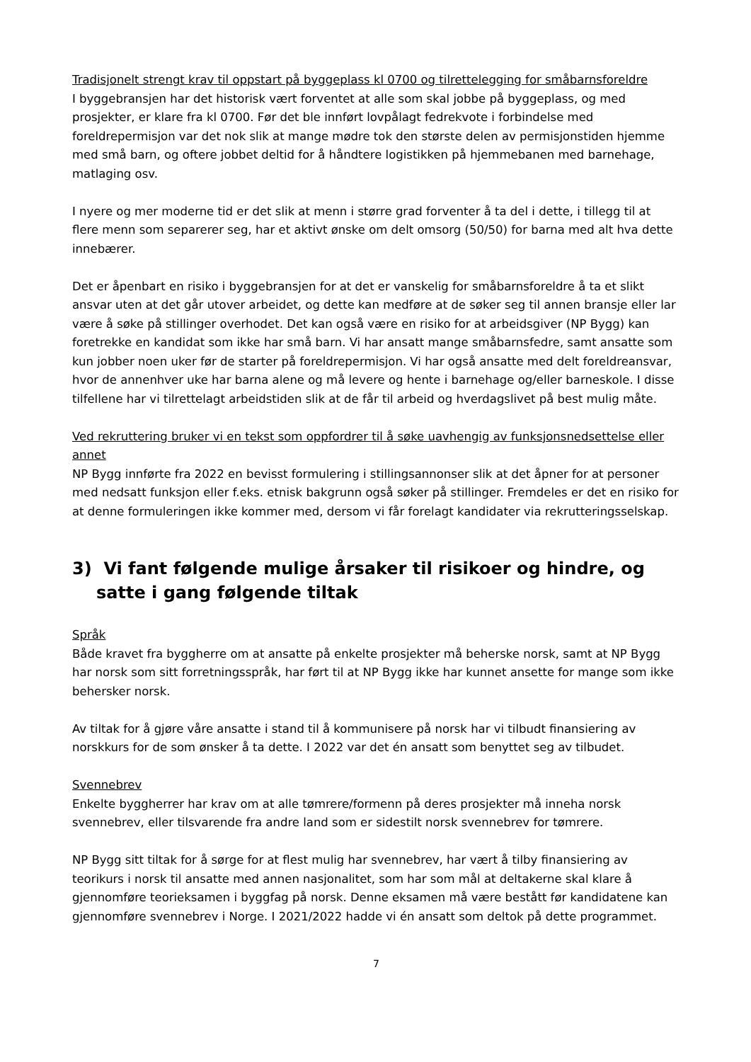Tradisjonelt strengt krav til oppstart på byggeplass kl 0700 og tilrettelegging for småbarnsforeldre
I byggebransjen har det historisk vært forventet at alle som skal jobbe på byggeplass, og med prosjekter, er klare fra kl 0700. Før det ble innført lovpålagt fedrekvote i forbindelse med foreldrepermisjon var det nok slik at mange mødre tok den største delen av permisjonstiden hjemme med små barn, og oftere jobbet deltid for å håndtere logistikken på hjemmebanen med barnehage, matlaging osv.
I nyere og mer moderne tid er det slik at menn i større grad forventer å ta del i dette, i tillegg til at flere menn som separerer seg, har et aktivt ønske om delt omsorg (50/50) for barna med alt hva dette innebærer.
Det er åpenbart en risiko i byggebransjen for at det er vanskelig for småbarnsforeldre å ta et slikt ansvar uten at det går utover arbeidet, og dette kan medføre at de søker seg til annen bransje eller lar være å søke på stillinger overhodet. Det kan også være en risiko for at arbeidsgiver (NP Bygg) kan foretrekke en kandidat som ikke har små barn. Vi har ansatt mange småbarnsfedre, samt ansatte som kun jobber noen uker før de starter på foreldrepermisjon. Vi har også ansatte med delt foreldreansvar, hvor de annenhver uke har barna alene og må levere og hente i barnehage og/eller barneskole. I disse tilfellene har vi tilrettelagt arbeidstiden slik at de får til arbeid og hverdagslivet på best mulig måte.
Ved rekruttering bruker vi en tekst som oppfordrer til å søke uavhengig av funksjonsnedsettelse eller annet
NP Bygg innførte fra 2022 en bevisst formulering i stillingsannonser slik at det åpner for at personer med nedsatt funksjon eller f.eks. etnisk bakgrunn også søker på stillinger. Fremdeles er det en risiko for at denne formuleringen ikke kommer med, dersom vi får forelagt kandidater via rekrutteringsselskap.
3) Vi fant følgende mulige årsaker til risikoer og hindre, og satte i gang følgende tiltak
Språk
Både kravet fra byggherre om at ansatte på enkelte prosjekter må beherske norsk, samt at NP Bygg har norsk som sitt forretningsspråk, har ført til at NP Bygg ikke har kunnet ansette for mange som ikke behersker norsk.
Av tiltak for å gjøre våre ansatte i stand til å kommunisere på norsk har vi tilbudt finansiering av norskkurs for de som ønsker å ta dette. I 2022 var det én ansatt som benyttet seg av tilbudet.
Svennebrev
Enkelte byggherrer har krav om at alle tømrere/formenn på deres prosjekter må inneha norsk svennebrev, eller tilsvarende fra andre land som er sidestilt norsk svennebrev for tømrere.
NP Bygg sitt tiltak for å sørge for at flest mulig har svennebrev, har vært å tilby finansiering av teorikurs i norsk til ansatte med annen nasjonalitet, som har som mål at deltakerne skal klare å gjennomføre teorieksamen i byggfag på norsk. Denne eksamen må være bestått før kandidatene kan gjennomføre svennebrev i Norge. I 2021/2022 hadde vi én ansatt som deltok på dette programmet.
7